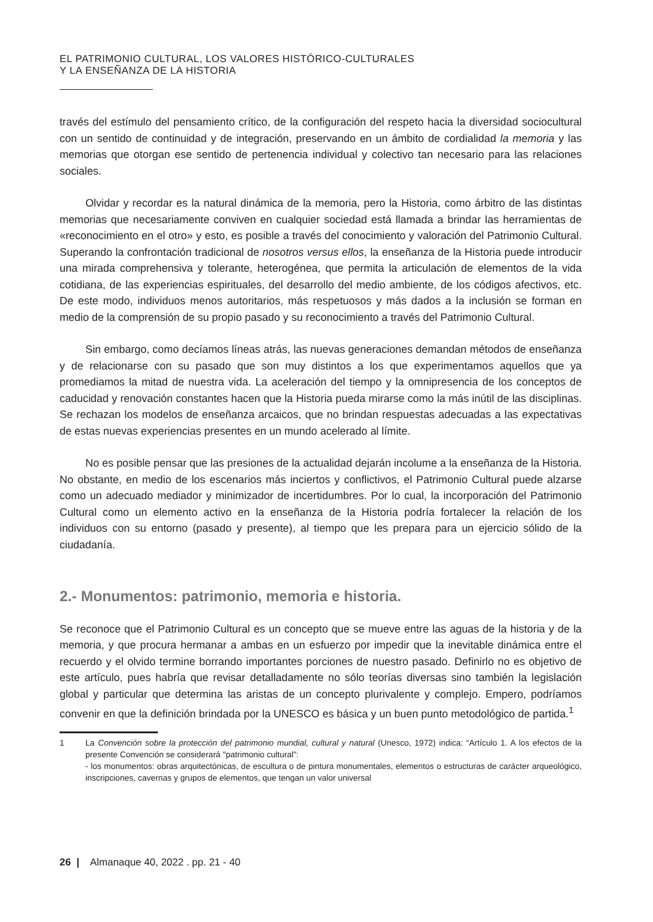EL PATRIMONIO CULTURAL, LOS VALORES HISTÓRICO-CULTURALES
Y LA ENSEÑANZA DE LA HISTORIA
través del estímulo del pensamiento crítico, de la configuración del respeto hacia la diversidad sociocultural con un sentido de continuidad y de integración, preservando en un ámbito de cordialidad la memoria y las memorias que otorgan ese sentido de pertenencia individual y colectivo tan necesario para las relaciones sociales.
Olvidar y recordar es la natural dinámica de la memoria, pero la Historia, como árbitro de las distintas memorias que necesariamente conviven en cualquier sociedad está llamada a brindar las herramientas de «reconocimiento en el otro» y esto, es posible a través del conocimiento y valoración del Patrimonio Cultural. Superando la confrontación tradicional de nosotros versus ellos, la enseñanza de la Historia puede introducir una mirada comprehensiva y tolerante, heterogénea, que permita la articulación de elementos de la vida cotidiana, de las experiencias espirituales, del desarrollo del medio ambiente, de los códigos afectivos, etc. De este modo, individuos menos autoritarios, más respetuosos y más dados a la inclusión se forman en medio de la comprensión de su propio pasado y su reconocimiento a través del Patrimonio Cultural.
Sin embargo, como decíamos líneas atrás, las nuevas generaciones demandan métodos de enseñanza y de relacionarse con su pasado que son muy distintos a los que experimentamos aquellos que ya promediamos la mitad de nuestra vida. La aceleración del tiempo y la omnipresencia de los conceptos de caducidad y renovación constantes hacen que la Historia pueda mirarse como la más inútil de las disciplinas. Se rechazan los modelos de enseñanza arcaicos, que no brindan respuestas adecuadas a las expectativas de estas nuevas experiencias presentes en un mundo acelerado al límite.
No es posible pensar que las presiones de la actualidad dejarán incolume a la enseñanza de la Historia. No obstante, en medio de los escenarios más inciertos y conflictivos, el Patrimonio Cultural puede alzarse como un adecuado mediador y minimizador de incertidumbres. Por lo cual, la incorporación del Patrimonio Cultural como un elemento activo en la enseñanza de la Historia podría fortalecer la relación de los individuos con su entorno (pasado y presente), al tiempo que les prepara para un ejercicio sólido de la ciudadanía.
2.- Monumentos: patrimonio, memoria e historia.
Se reconoce que el Patrimonio Cultural es un concepto que se mueve entre las aguas de la historia y de la memoria, y que procura hermanar a ambas en un esfuerzo por impedir que la inevitable dinámica entre el recuerdo y el olvido termine borrando importantes porciones de nuestro pasado. Definirlo no es objetivo de este artículo, pues habría que revisar detalladamente no sólo teorías diversas sino también la legislación global y particular que determina las aristas de un concepto plurivalente y complejo. Empero, podríamos convenir en que la definición brindada por la UNESCO es básica y un buen punto metodológico de partida.<sup>1</sup>
1 La Convención sobre la protección del patrimonio mundial, cultural y natural (Unesco, 1972) indica: “Artículo 1. A los efectos de la presente Convención se considerará "patrimonio cultural":
- los monumentos: obras arquitectónicas, de escultura o de pintura monumentales, elementos o estructuras de carácter arqueológico, inscripciones, cavernas y grupos de elementos, que tengan un valor universal
26 | Almanaque 40, 2022 . pp. 21 - 40